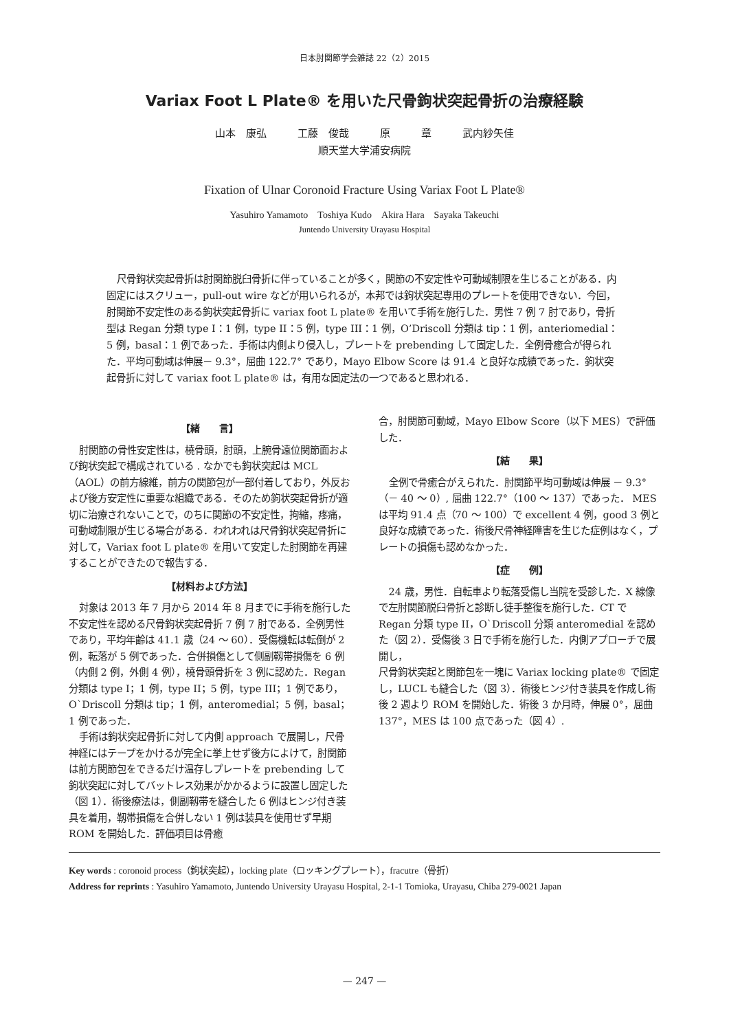日本肘関節学会雑誌 22（2）2015
Variax Foot L Plate® を用いた尺骨鉤状突起骨折の治療経験
山本　康弘　　　工藤　俊哉　　　原　　　章　　　武内紗矢佳
順天堂大学浦安病院
Fixation of Ulnar Coronoid Fracture Using Variax Foot L Plate®
Yasuhiro Yamamoto　Toshiya Kudo　Akira Hara　Sayaka Takeuchi
Juntendo University Urayasu Hospital
尺骨鉤状突起骨折は肘関節脱臼骨折に伴っていることが多く，関節の不安定性や可動域制限を生じることがある．内固定にはスクリュー，pull-out wire などが用いられるが，本邦では鉤状突起専用のプレートを使用できない．今回，肘関節不安定性のある鉤状突起骨折に variax foot L plate® を用いて手術を施行した．男性 7 例 7 肘であり，骨折型は Regan 分類 type I：1 例，type II：5 例，type III：1 例，O’Driscoll 分類は tip：1 例，anteriomedial：5 例，basal：1 例であった．手術は内側より侵入し，プレートを prebending して固定した．全例骨癒合が得られた．平均可動域は伸展－ 9.3°，屈曲 122.7° であり，Mayo Elbow Score は 91.4 と良好な成績であった．鉤状突起骨折に対して variax foot L plate® は，有用な固定法の一つであると思われる．
【緒　　言】
肘関節の骨性安定性は，橈骨頭，肘頭，上腕骨遠位関節面および鉤状突起で構成されている . なかでも鉤状突起は MCL（AOL）の前方線維，前方の関節包が一部付着しており，外反および後方安定性に重要な組織である．そのため鉤状突起骨折が適切に治療されないことで，のちに関節の不安定性，拘縮，疼痛，可動域制限が生じる場合がある．われわれは尺骨鉤状突起骨折に対して，Variax foot L plate® を用いて安定した肘関節を再建することができたので報告する．
【材料および方法】
対象は 2013 年 7 月から 2014 年 8 月までに手術を施行した不安定性を認める尺骨鉤状突起骨折 7 例 7 肘である．全例男性であり，平均年齢は 41.1 歳（24 ～ 60）．受傷機転は転倒が 2 例，転落が 5 例であった．合併損傷として側副靱帯損傷を 6 例（内側 2 例，外側 4 例），橈骨頭骨折を 3 例に認めた．Regan 分類は type I；1 例，type II；5 例，type III；1 例であり，O`Driscoll 分類は tip；1 例，anteromedial；5 例，basal；1 例であった．
手術は鉤状突起骨折に対して内側 approach で展開し，尺骨神経にはテープをかけるが完全に挙上せず後方によけて，肘関節は前方関節包をできるだけ温存しプレートを prebending して鉤状突起に対してバットレス効果がかかるように設置し固定した（図 1）．術後療法は，側副靱帯を縫合した 6 例はヒンジ付き装具を着用，靱帯損傷を合併しない 1 例は装具を使用せず早期 ROM を開始した．評価項目は骨癒
合，肘関節可動域，Mayo Elbow Score（以下 MES）で評価した．
【結　　果】
全例で骨癒合がえられた．肘関節平均可動域は伸展 － 9.3°（－ 40 ～ 0）, 屈曲 122.7°（100 ～ 137）であった． MES は平均 91.4 点（70 ～ 100）で excellent 4 例，good 3 例と良好な成績であった．術後尺骨神経障害を生じた症例はなく，プレートの損傷も認めなかった．
【症　　例】
24 歳，男性．自転車より転落受傷し当院を受診した．X 線像で左肘関節脱臼骨折と診断し徒手整復を施行した．CT で Regan 分類 type II，O`Driscoll 分類 anteromedial を認めた（図 2）．受傷後 3 日で手術を施行した．内側アプローチで展開し，
尺骨鉤状突起と関節包を一塊に Variax locking plate® で固定し，LUCL も縫合した（図 3）．術後ヒンジ付き装具を作成し術後 2 週より ROM を開始した．術後 3 か月時，伸展 0°，屈曲 137°，MES は 100 点であった（図 4）.
Key words : coronoid process（鉤状突起），locking plate（ロッキングプレート），fracutre（骨折）
Address for reprints : Yasuhiro Yamamoto, Juntendo University Urayasu Hospital, 2-1-1 Tomioka, Urayasu, Chiba 279-0021 Japan
— 247 —